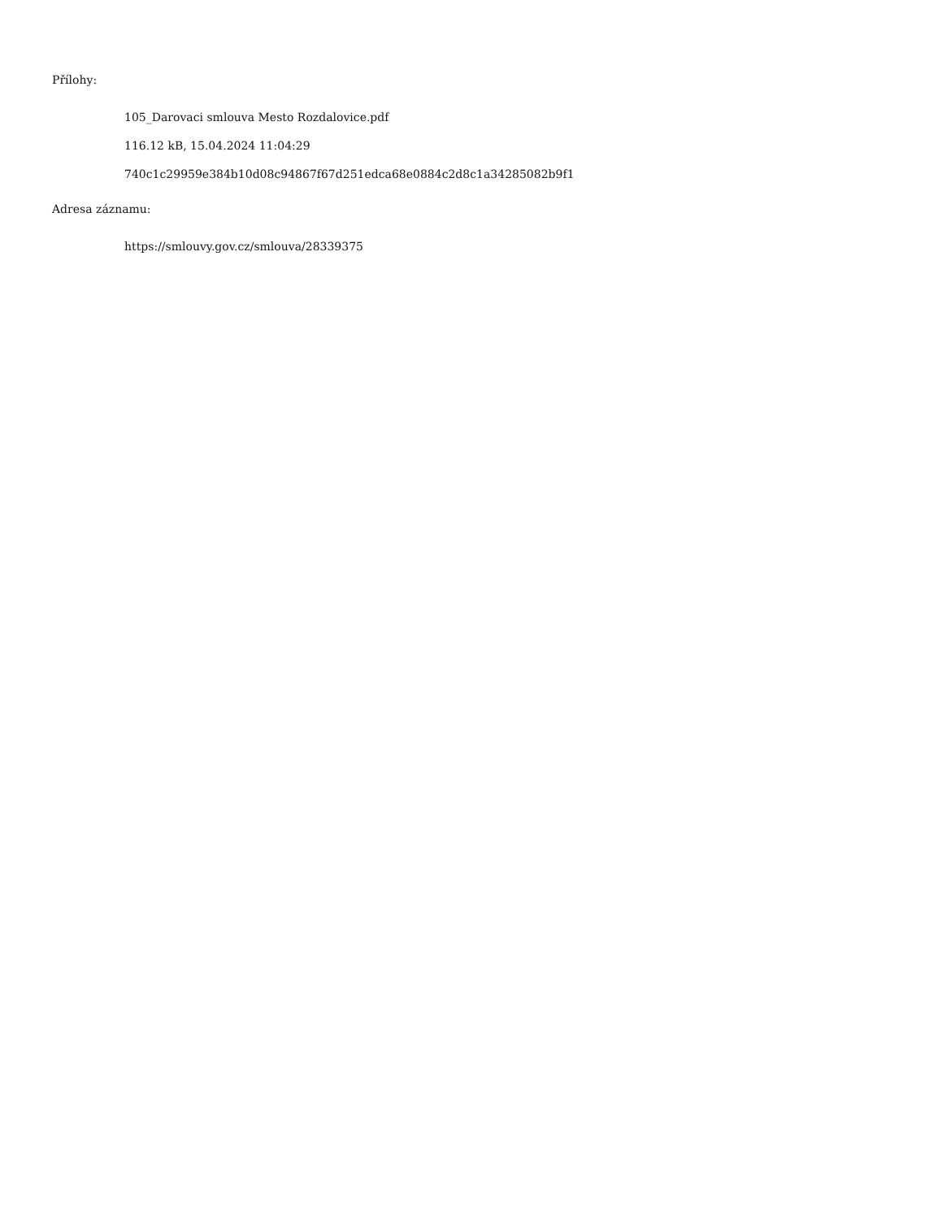Přílohy:
105_Darovaci smlouva Mesto Rozdalovice.pdf
116.12 kB, 15.04.2024 11:04:29
740c1c29959e384b10d08c94867f67d251edca68e0884c2d8c1a34285082b9f1
Adresa záznamu:
https://smlouvy.gov.cz/smlouva/28339375